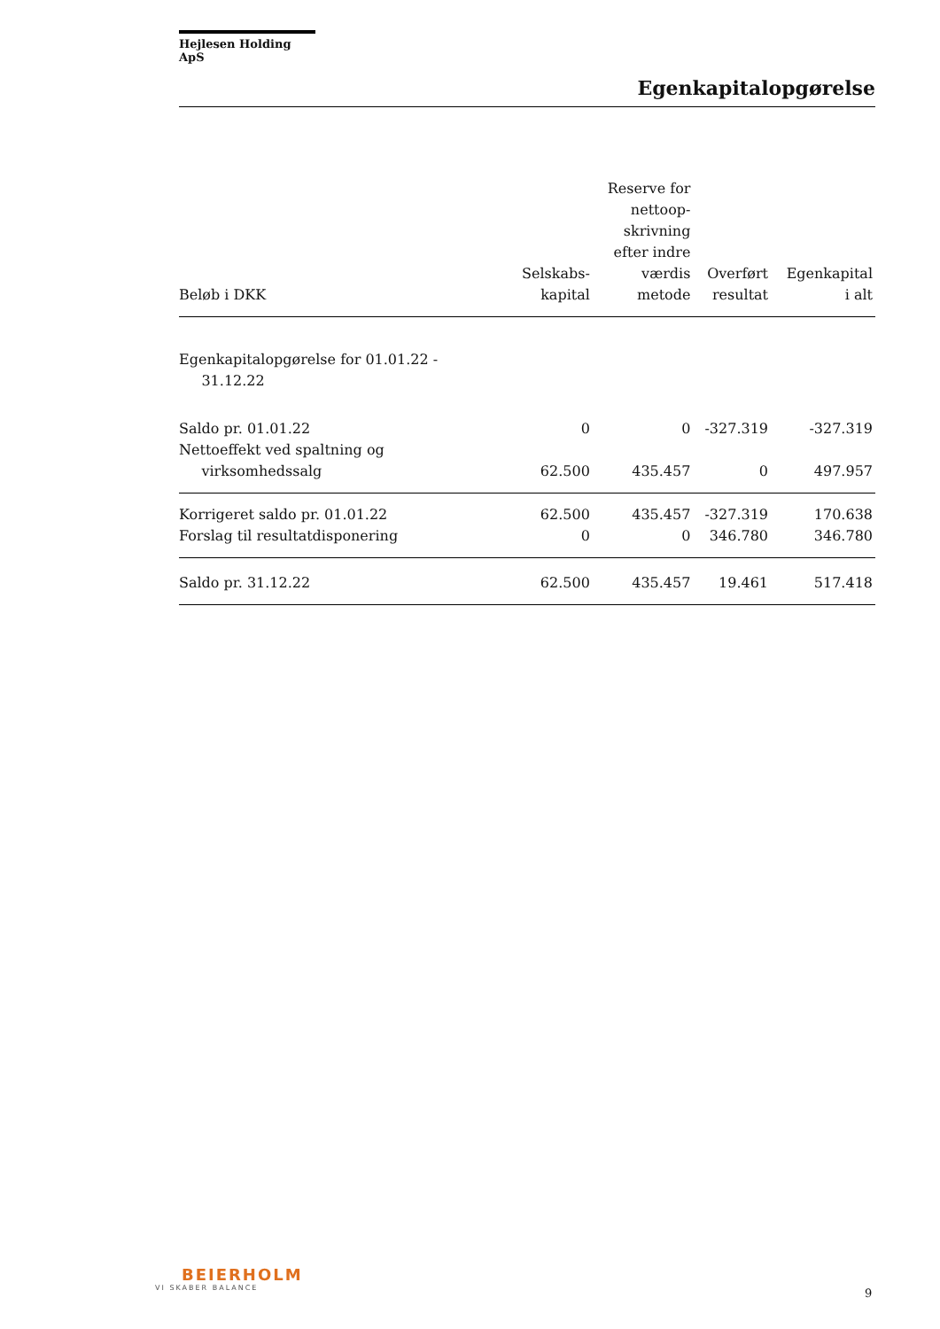Hejlesen Holding ApS
Egenkapitalopgørelse
| Beløb i DKK | Selskabs- kapital | Reserve for nettoop- skrivning efter indre værdis metode | Overført resultat | Egenkapital i alt |
| --- | --- | --- | --- | --- |
| Egenkapitalopgørelse for 01.01.22 - 31.12.22 | | | | |
| Saldo pr. 01.01.22 | 0 | 0 | -327.319 | -327.319 |
| Nettoeffekt ved spaltning og virksomhedssalg | 62.500 | 435.457 | 0 | 497.957 |
| Korrigeret saldo pr. 01.01.22 | 62.500 | 435.457 | -327.319 | 170.638 |
| Forslag til resultatdisponering | 0 | 0 | 346.780 | 346.780 |
| Saldo pr. 31.12.22 | 62.500 | 435.457 | 19.461 | 517.418 |
BEIERHOLM
VI SKABER BALANCE
9